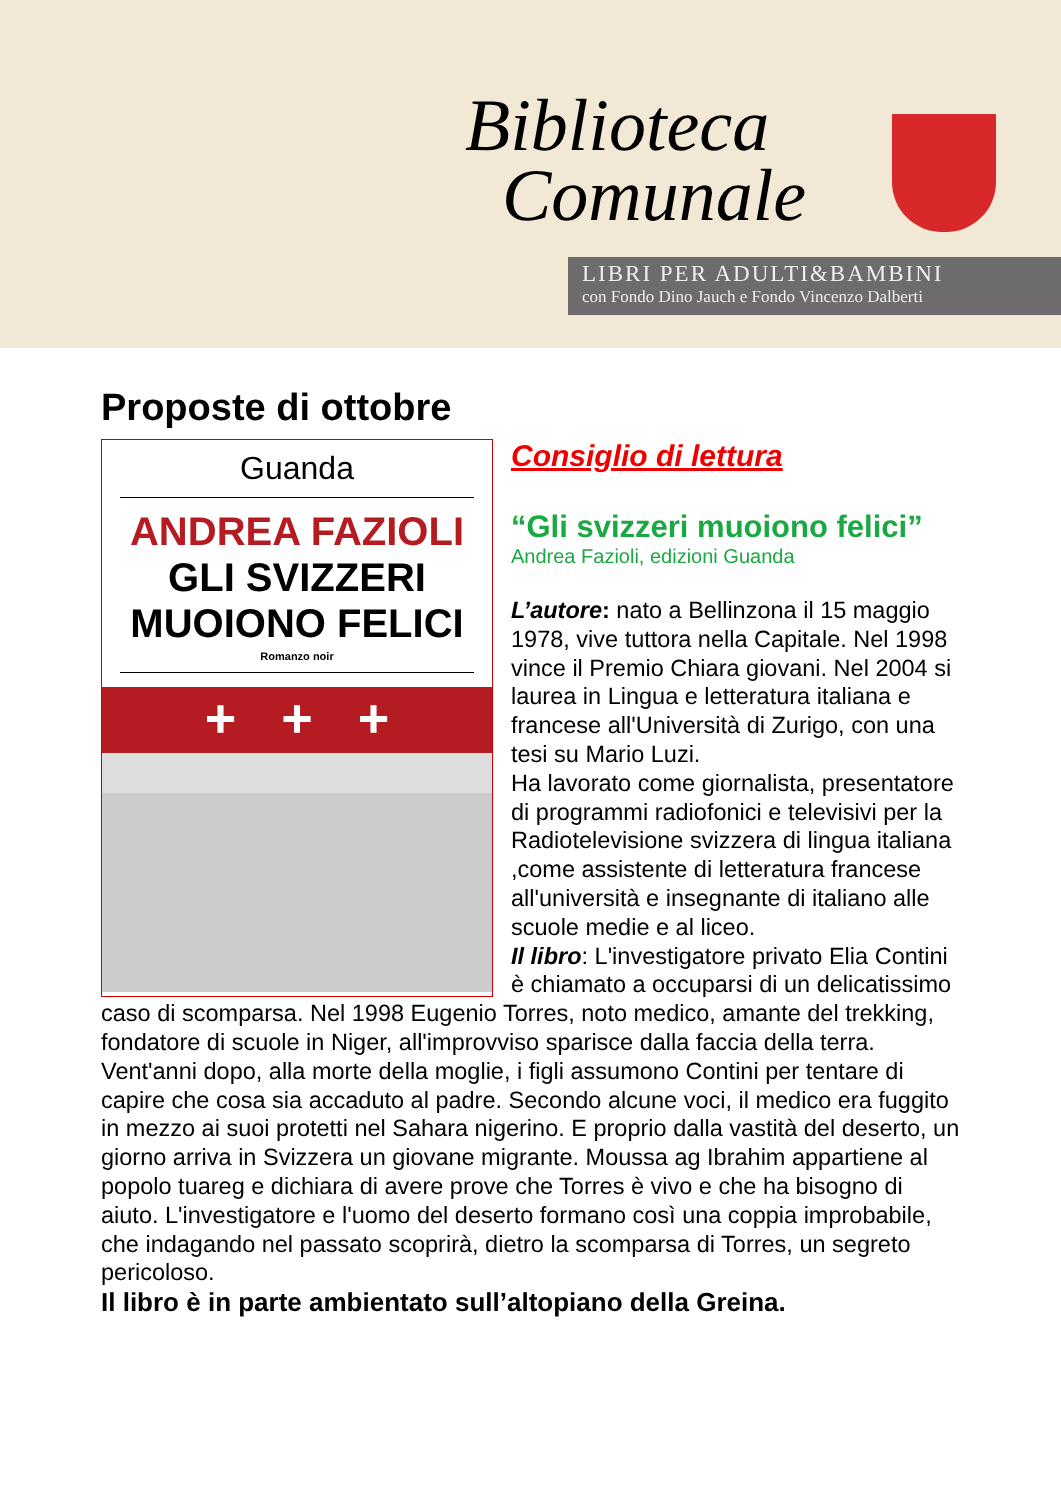Biblioteca
Comunale
LIBRI PER ADULTI&BAMBINI
con Fondo Dino Jauch e Fondo Vincenzo Dalberti
Proposte di ottobre
Guanda
ANDREA FAZIOLI
GLI SVIZZERI
MUOIONO FELICI
Romanzo noir
+ + +
Consiglio di lettura
“Gli svizzeri muoiono felici”
Andrea Fazioli, edizioni Guanda
L’autore: nato a Bellinzona il 15 maggio 1978, vive tuttora nella Capitale. Nel 1998 vince il Premio Chiara giovani. Nel 2004 si laurea in Lingua e letteratura italiana e francese all'Università di Zurigo, con una tesi su Mario Luzi.
Ha lavorato come giornalista, presentatore di programmi radiofonici e televisivi per la Radiotelevisione svizzera di lingua italiana ,come assistente di letteratura francese all'università e insegnante di italiano alle scuole medie e al liceo.
Il libro: L'investigatore privato Elia Contini è chiamato a occuparsi di un delicatissimo caso di scomparsa. Nel 1998 Eugenio Torres, noto medico, amante del trekking, fondatore di scuole in Niger, all'improvviso sparisce dalla faccia della terra. Vent'anni dopo, alla morte della moglie, i figli assumono Contini per tentare di capire che cosa sia accaduto al padre. Secondo alcune voci, il medico era fuggito in mezzo ai suoi protetti nel Sahara nigerino. E proprio dalla vastità del deserto, un giorno arriva in Svizzera un giovane migrante. Moussa ag Ibrahim appartiene al popolo tuareg e dichiara di avere prove che Torres è vivo e che ha bisogno di aiuto. L'investigatore e l'uomo del deserto formano così una coppia improbabile, che indagando nel passato scoprirà, dietro la scomparsa di Torres, un segreto pericoloso.
Il libro è in parte ambientato sull’altopiano della Greina.